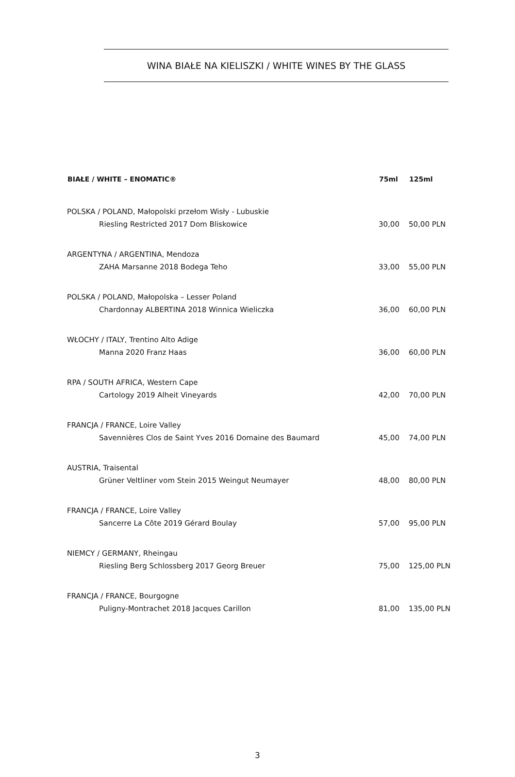WINA BIAŁE NA KIELISZKI / WHITE WINES BY THE GLASS
| BIAŁE / WHITE – ENOMATIC® | 75ml | 125ml |
| --- | --- | --- |
| POLSKA / POLAND, Małopolski przełom Wisły - Lubuskie | | |
| Riesling Restricted 2017 Dom Bliskowice | 30,00 | 50,00 PLN |
| ARGENTYNA / ARGENTINA, Mendoza | | |
| ZAHA Marsanne 2018 Bodega Teho | 33,00 | 55,00 PLN |
| POLSKA / POLAND, Małopolska – Lesser Poland | | |
| Chardonnay ALBERTINA 2018 Winnica Wieliczka | 36,00 | 60,00 PLN |
| WŁOCHY / ITALY, Trentino Alto Adige | | |
| Manna 2020 Franz Haas | 36,00 | 60,00 PLN |
| RPA / SOUTH AFRICA, Western Cape | | |
| Cartology 2019 Alheit Vineyards | 42,00 | 70,00 PLN |
| FRANCJA / FRANCE, Loire Valley | | |
| Savennières Clos de Saint Yves 2016 Domaine des Baumard | 45,00 | 74,00 PLN |
| AUSTRIA, Traisental | | |
| Grüner Veltliner vom Stein 2015 Weingut Neumayer | 48,00 | 80,00 PLN |
| FRANCJA / FRANCE, Loire Valley | | |
| Sancerre La Côte 2019 Gérard Boulay | 57,00 | 95,00 PLN |
| NIEMCY / GERMANY, Rheingau | | |
| Riesling Berg Schlossberg 2017 Georg Breuer | 75,00 | 125,00 PLN |
| FRANCJA / FRANCE, Bourgogne | | |
| Puligny-Montrachet 2018 Jacques Carillon | 81,00 | 135,00 PLN |
3